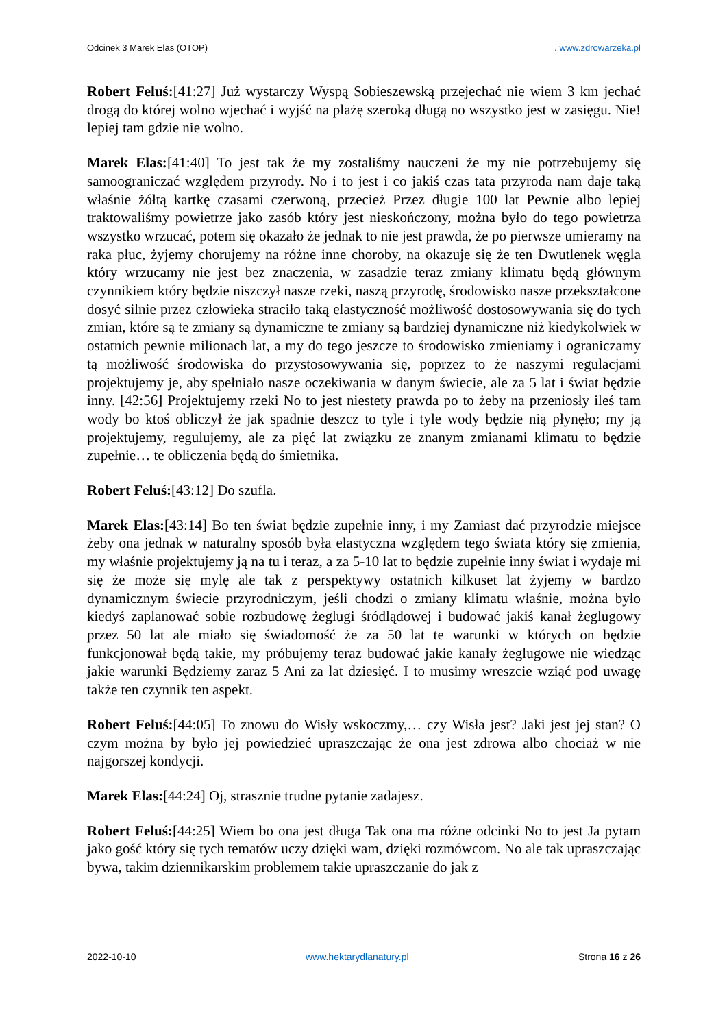Odcinek 3 Marek Elas (OTOP). www.zdrowarzeka.pl
Robert Feluś:[41:27] Już wystarczy Wyspą Sobieszewską przejechać nie wiem 3 km jechać drogą do której wolno wjechać i wyjść na plażę szeroką długą no wszystko jest w zasięgu. Nie! lepiej tam gdzie nie wolno.
Marek Elas:[41:40] To jest tak że my zostaliśmy nauczeni że my nie potrzebujemy się samoograniczać względem przyrody. No i to jest i co jakiś czas tata przyroda nam daje taką właśnie żółtą kartkę czasami czerwoną, przecież Przez długie 100 lat Pewnie albo lepiej traktowaliśmy powietrze jako zasób który jest nieskończony, można było do tego powietrza wszystko wrzucać, potem się okazało że jednak to nie jest prawda, że po pierwsze umieramy na raka płuc, żyjemy chorujemy na różne inne choroby, na okazuje się że ten Dwutlenek węgla który wrzucamy nie jest bez znaczenia, w zasadzie teraz zmiany klimatu będą głównym czynnikiem który będzie niszczył nasze rzeki, naszą przyrodę, środowisko nasze przekształcone dosyć silnie przez człowieka straciło taką elastyczność możliwość dostosowywania się do tych zmian, które są te zmiany są dynamiczne te zmiany są bardziej dynamiczne niż kiedykolwiek w ostatnich pewnie milionach lat, a my do tego jeszcze to środowisko zmieniamy i ograniczamy tą możliwość środowiska do przystosowywania się, poprzez to że naszymi regulacjami projektujemy je, aby spełniało nasze oczekiwania w danym świecie, ale za 5 lat i świat będzie inny. [42:56] Projektujemy rzeki No to jest niestety prawda po to żeby na przeniosły ileś tam wody bo ktoś obliczył że jak spadnie deszcz to tyle i tyle wody będzie nią płynęło; my ją projektujemy, regulujemy, ale za pięć lat związku ze znanym zmianami klimatu to będzie zupełnie… te obliczenia będą do śmietnika.
Robert Feluś:[43:12] Do szufla.
Marek Elas:[43:14] Bo ten świat będzie zupełnie inny, i my Zamiast dać przyrodzie miejsce żeby ona jednak w naturalny sposób była elastyczna względem tego świata który się zmienia, my właśnie projektujemy ją na tu i teraz, a za 5-10 lat to będzie zupełnie inny świat i wydaje mi się że może się mylę ale tak z perspektywy ostatnich kilkuset lat żyjemy w bardzo dynamicznym świecie przyrodniczym, jeśli chodzi o zmiany klimatu właśnie, można było kiedyś zaplanować sobie rozbudowę żeglugi śródlądowej i budować jakiś kanał żeglugowy przez 50 lat ale miało się świadomość że za 50 lat te warunki w których on będzie funkcjonował będą takie, my próbujemy teraz budować jakie kanały żeglugowe nie wiedząc jakie warunki Będziemy zaraz 5 Ani za lat dziesięć. I to musimy wreszcie wziąć pod uwagę także ten czynnik ten aspekt.
Robert Feluś:[44:05] To znowu do Wisły wskoczmy,… czy Wisła jest? Jaki jest jej stan? O czym można by było jej powiedzieć upraszczając że ona jest zdrowa albo chociaż w nie najgorszej kondycji.
Marek Elas:[44:24] Oj, strasznie trudne pytanie zadajesz.
Robert Feluś:[44:25] Wiem bo ona jest długa Tak ona ma różne odcinki No to jest Ja pytam jako gość który się tych tematów uczy dzięki wam, dzięki rozmówcom. No ale tak upraszczając bywa, takim dziennikarskim problemem takie upraszczanie do jak z
2022-10-10 www.hektarydlanatury.pl Strona 16 z 26